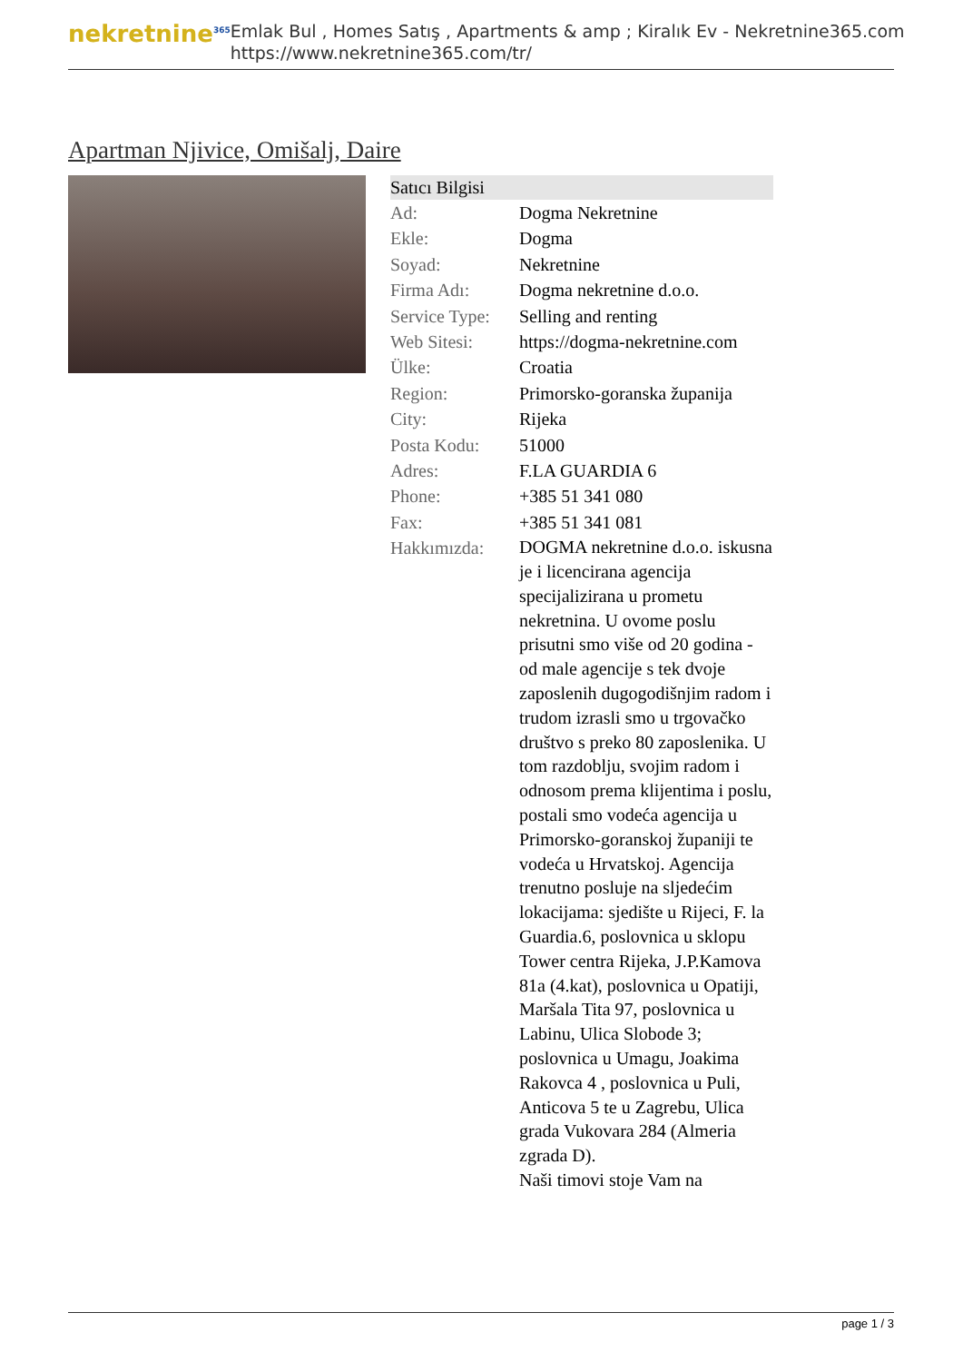nekretnine<sup>365</sup>
Emlak Bul , Homes Satış , Apartments & amp ; Kiralık Ev - Nekretnine365.com
https://www.nekretnine365.com/tr/
Apartman Njivice, Omišalj, Daire
| Satıcı Bilgisi | |
| --- | --- |
| Ad: | Dogma Nekretnine |
| Ekle: | Dogma |
| Soyad: | Nekretnine |
| Firma Adı: | Dogma nekretnine d.o.o. |
| Service Type: | Selling and renting |
| Web Sitesi: | https://dogma-nekretnine.com |
| Ülke: | Croatia |
| Region: | Primorsko-goranska županija |
| City: | Rijeka |
| Posta Kodu: | 51000 |
| Adres: | F.LA GUARDIA 6 |
| Phone: | +385 51 341 080 |
| Fax: | +385 51 341 081 |
| Hakkımızda: | DOGMA nekretnine d.o.o. iskusna je i licencirana agencija specijalizirana u prometu nekretnina. U ovome poslu prisutni smo više od 20 godina - od male agencije s tek dvoje zaposlenih dugogodišnjim radom i trudom izrasli smo u trgovačko društvo s preko 80 zaposlenika. U tom razdoblju, svojim radom i odnosom prema klijentima i poslu, postali smo vodeća agencija u Primorsko-goranskoj županiji te vodeća u Hrvatskoj. Agencija trenutno posluje na sljedećim lokacijama: sjedište u Rijeci, F. la Guardia.6, poslovnica u sklopu Tower centra Rijeka, J.P.Kamova 81a (4.kat), poslovnica u Opatiji, Maršala Tita 97, poslovnica u Labinu, Ulica Slobode 3; poslovnica u Umagu, Joakima Rakovca 4 , poslovnica u Puli, Anticova 5 te u Zagrebu, Ulica grada Vukovara 284 (Almeria zgrada D). Naši timovi stoje Vam na |
page 1 / 3